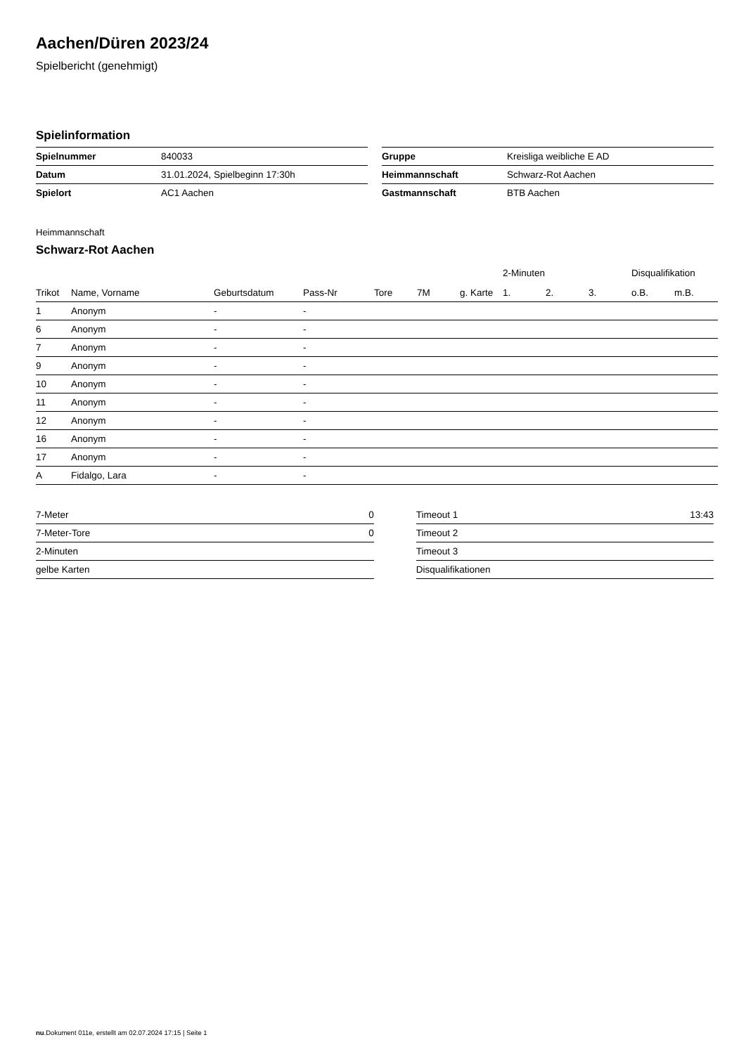Aachen/Düren 2023/24
Spielbericht (genehmigt)
Spielinformation
| Spielnummer | 840033 |
| Datum | 31.01.2024, Spielbeginn 17:30h |
| Spielort | AC1 Aachen |
| Gruppe | Kreisliga weibliche E AD |
| Heimmannschaft | Schwarz-Rot Aachen |
| Gastmannschaft | BTB Aachen |
Heimmannschaft
Schwarz-Rot Aachen
| | | | | | | | 2-Minuten | | | Disqualifikation | |
| --- | --- | --- | --- | --- | --- | --- | --- | --- | --- | --- | --- |
| Trikot | Name, Vorname | Geburtsdatum | Pass-Nr | Tore | 7M | g. Karte | 1. | 2. | 3. | o.B. | m.B. |
| 1 | Anonym | - | - | | | | | | | | |
| 6 | Anonym | - | - | | | | | | | | |
| 7 | Anonym | - | - | | | | | | | | |
| 9 | Anonym | - | - | | | | | | | | |
| 10 | Anonym | - | - | | | | | | | | |
| 11 | Anonym | - | - | | | | | | | | |
| 12 | Anonym | - | - | | | | | | | | |
| 16 | Anonym | - | - | | | | | | | | |
| 17 | Anonym | - | - | | | | | | | | |
| A | Fidalgo, Lara | - | - | | | | | | | | |
| 7-Meter | 0 |
| 7-Meter-Tore | 0 |
| 2-Minuten | |
| gelbe Karten | |
| Timeout 1 | 13:43 |
| Timeout 2 | |
| Timeout 3 | |
| Disqualifikationen | |
nu.Dokument 011e, erstellt am 02.07.2024 17:15 | Seite 1